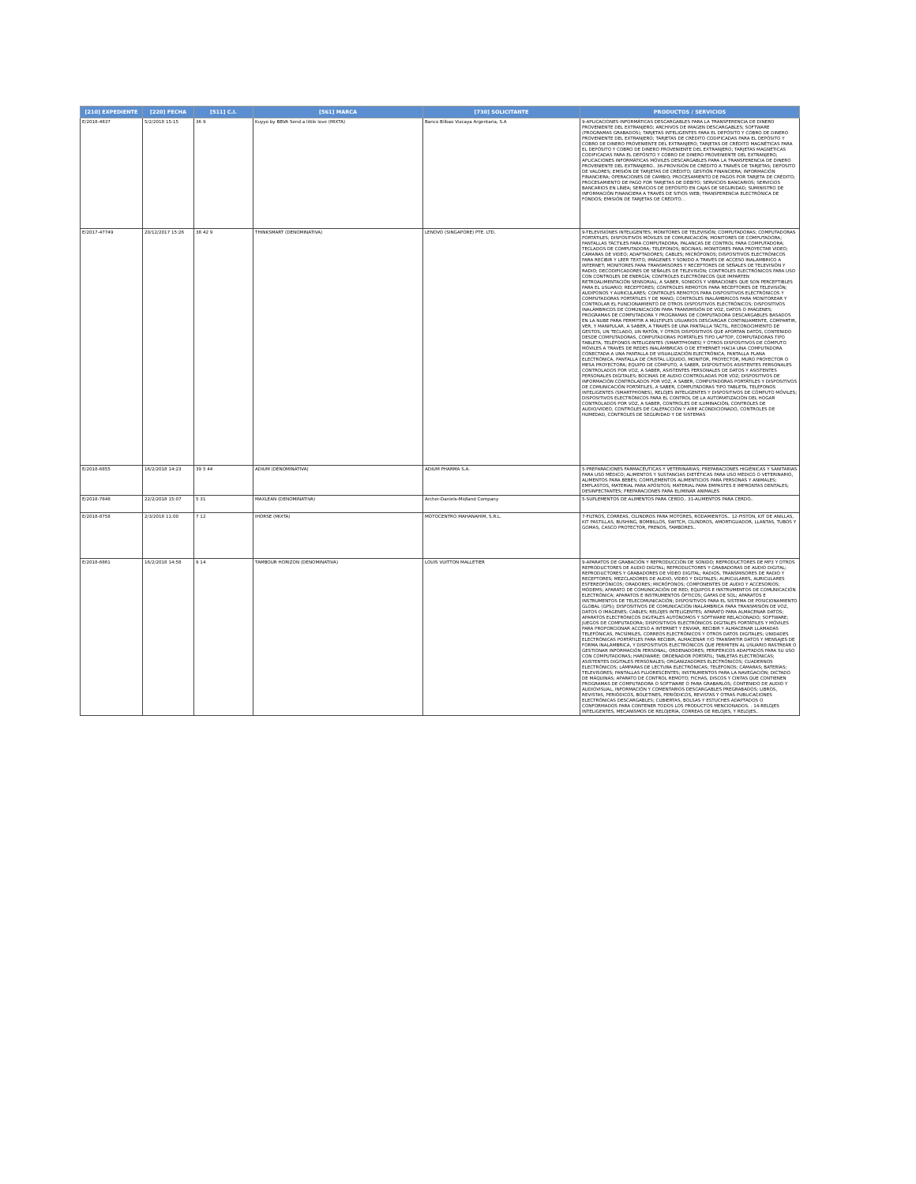| [210] EXPEDIENTE | [220] FECHA | [511] C.I. | [561] MARCA | [730] SOLICITANTE | PRODUCTOS / SERVICIOS |
| --- | --- | --- | --- | --- | --- |
| E/2018-4837 | 5/2/2018 15:15 | 36 9 | Kuyyo by BBVA Send a little love (MIXTA) | Banco Bilbao Vizcaya Argentaria, S.A | 9-APLICACIONES INFORMÁTICAS DESCARGABLES PARA LA TRANSFERENCIA DE DINERO PROVENIENTE DEL EXTRANJERO; ARCHIVOS DE IMAGEN DESCARGABLES; SOFTWARE (PROGRAMAS GRABADOS); TARJETAS INTELIGENTES PARA EL DEPÓSITO Y COBRO DE DINERO PROVENIENTE DEL EXTRANJERO; TARJETAS DE CRÉDITO CODIFICADAS PARA EL DEPÓSITO Y COBRO DE DINERO PROVENIENTE DEL EXTRANJERO; TARJETAS DE CRÉDITO MAGNÉTICAS PARA EL DEPÓSITO Y COBRO DE DINERO PROVENIENTE DEL EXTRANJERO; TARJETAS MAGNÉTICAS CODIFICADAS PARA EL DEPÓSITO Y COBRO DE DINERO PROVENIENTE DEL EXTRANJERO; APLICACIONES INFORMÁTICAS MÓVILES DESCARGABLES PARA LA TRANSFERENCIA DE DINERO PROVENIENTE DEL EXTRANJERO.. 36-PROVISIÓN DE CRÉDITO A TRAVÉS DE TARJETAS; DEPOSITO DE VALORES; EMISIÓN DE TARJETAS DE CRÉDITO; GESTIÓN FINANCIERA; INFORMACIÓN FINANCIERA; OPERACIONES DE CAMBIO; PROCESAMIENTO DE PAGOS POR TARJETA DE CRÉDITO; PROCESAMIENTO DE PAGO POR TARJETAS DE DÉBITO; SERVICIOS BANCARIOS; SERVICIOS BANCARIOS EN LÍNEA; SERVICIOS DE DEPÓSITO EN CAJAS DE SEGURIDAD; SUMINISTRO DE INFORMACIÓN FINANCIERA A TRAVÉS DE SITIOS WEB; TRANSFERENCIA ELECTRÓNICA DE FONDOS; EMISIÓN DE TARJETAS DE CRÉDITO. . |
| E/2017-47749 | 20/12/2017 15:26 | 38 42 9 | THINKSMART (DENOMINATIVA) | LENOVO (SINGAPORE) PTE. LTD. | 9-TELEVISIONES INTELIGENTES; MONITORES DE TELEVISIÓN; COMPUTADORAS; COMPUTADORAS PORTÁTILES; DISPOSITIVOS MÓVILES DE COMUNICACIÓN; MONITORES DE COMPUTADORA; PANTALLAS TÁCTILES PARA COMPUTADORA; PALANCAS DE CONTROL PARA COMPUTADORA; TECLADOS DE COMPUTADORA; TELÉFONOS; BOCINAS; MONITORES PARA PROYECTAR VIDEO; CÁMARAS DE VIDEO; ADAPTADORES; CABLES; MICRÓFONOS; DISPOSITIVOS ELECTRÓNICOS PARA RECIBIR Y LEER TEXTO, IMÁGENES Y SONIDO A TRAVÉS DE ACCESO INALÁMBRICO A INTERNET; MONITORES PARA TRANSMISORES Y RECEPTORES DE SEÑALES DE TELEVISIÓN Y RADIO; DECODIFICADORES DE SEÑALES DE TELEVISIÓN; CONTROLES ELECTRÓNICOS PARA USO CON CONTROLES DE ENERGÍA; CONTROLES ELECTRÓNICOS QUE IMPARTEN RETROALIMENTACIÓN SENSORIAL, A SABER, SONIDOS Y VIBRACIONES QUE SON PERCEPTIBLES PARA EL USUARIO; RECEPTORES; CONTROLES REMOTOS PARA RECEPTORES DE TELEVISIÓN; AUDÍFONOS Y AURICULARES; CONTROLES REMOTOS PARA DISPOSITIVOS ELECTRÓNICOS Y COMPUTADORAS PORTÁTILES Y DE MANO; CONTROLES INALÁMBRICOS PARA MONITOREAR Y CONTROLAR EL FUNCIONAMIENTO DE OTROS DISPOSITIVOS ELECTRÓNICOS; DISPOSITIVOS INALÁMBRICOS DE COMUNICACIÓN PARA TRANSMISIÓN DE VOZ, DATOS O IMÁGENES; PROGRAMAS DE COMPUTADORA Y PROGRAMAS DE COMPUTADORA DESCARGABLES BASADOS EN LA NUBE PARA PERMITIR A MÚLTIPLES USUARIOS DESCARGAR CONTINUAMENTE, COMPARTIR, VER, Y MANIPULAR, A SABER, A TRAVÉS DE UNA PANTALLA TÁCTIL, RECONOCIMIENTO DE GESTOS, UN TECLADO, UN RATÓN, Y OTROS DISPOSITIVOS QUE APORTAN DATOS, CONTENIDO DESDE COMPUTADORAS, COMPUTADORAS PORTÁTILES TIPO LAPTOP, COMPUTADORAS TIPO TABLETA, TELÉFONOS INTELIGENTES (SMARTPHONES) Y OTROS DISPOSITIVOS DE CÓMPUTO MÓVILES A TRAVÉS DE REDES INALÁMBRICAS O DE ETHERNET HACIA UNA COMPUTADORA CONECTADA A UNA PANTALLA DE VISUALIZACIÓN ELECTRÓNICA, PANTALLA PLANA ELECTRÓNICA, PANTALLA DE CRISTAL LÍQUIDO, MONITOR, PROYECTOR, MURO PROYECTOR O MESA PROYECTORA; EQUIPO DE CÓMPUTO, A SABER, DISPOSITIVOS ASISTENTES PERSONALES CONTROLADOS POR VOZ, A SABER, ASISTENTES PERSONALES DE DATOS Y ASISTENTES PERSONALES DIGITALES; BOCINAS DE AUDIO CONTROLADAS POR VOZ; DISPOSITIVOS DE INFORMACIÓN CONTROLADOS POR VOZ, A SABER, COMPUTADORAS PORTÁTILES Y DISPOSITIVOS DE COMUNICACIÓN PORTÁTILES, A SABER, COMPUTADORAS TIPO TABLETA, TELÉFONOS INTELIGENTES (SMARTPHONES), RELOJES INTELIGENTES Y DISPOSITIVOS DE CÓMPUTO MÓVILES; DISPOSITIVOS ELECTRÓNICOS PARA EL CONTROL DE LA AUTOMATIZACIÓN DEL HOGAR CONTROLADOS POR VOZ, A SABER, CONTROLES DE ILUMINACIÓN, CONTROLES DE AUDIO/VIDEO, CONTROLES DE CALEFACCIÓN Y AIRE ACONDICIONADO, CONTROLES DE HUMEDAD, CONTROLES DE SEGURIDAD Y DE SISTEMAS |
| E/2018-6855 | 16/2/2018 14:23 | 39 5 44 | ADIUM (DENOMINATIVA) | ADIUM PHARMA S.A. | 5-PREPARACIONES FARMACÉUTICAS Y VETERINARIAS; PREPARACIONES HIGIÉNICAS Y SANITARIAS PARA USO MÉDICO; ALIMENTOS Y SUSTANCIAS DIETÉTICAS PARA USO MÉDICO O VETERINARIO, ALIMENTOS PARA BEBÉS; COMPLEMENTOS ALIMENTICIOS PARA PERSONAS Y ANIMALES; EMPLASTOS, MATERIAL PARA APÓSITOS; MATERIAL PARA EMPASTES E IMPRONTAS DENTALES; DESINFECTANTES; PREPARACIONES PARA ELIMINAR ANIMALES |
| E/2018-7848 | 22/2/2018 15:07 | 5 31 | MAXLEAN (DENOMINATIVA) | Archer-Daniels-Midland Company | 5-SUPLEMENTOS DE ALIMENTOS PARA CERDO.. 31-ALIMENTOS PARA CERDO.. |
| E/2018-8758 | 2/3/2018 11:00 | 7 12 | IHORSE (MIXTA) | MOTOCENTRO MAHANAHIM, S.R.L. | 7-FILTROS, CORREAS, CILINDROS PARA MOTORES, RODAMIENTOS.. 12-PISTON, KIT DE ANILLAS, KIT PASTILLAS, BUSHING, BOMBILLOS, SWITCH, CILINDROS, AMORTIGUADOR, LLANTAS, TUBOS Y GOMAS, CASCO PROTECTOR, FRENOS, TAMBORES.. |
| E/2018-6861 | 16/2/2018 14:58 | 9 14 | TAMBOUR HORIZON (DENOMINATIVA) | LOUIS VUITTON MALLETIER | 9-APARATOS DE GRABACIÓN Y REPRODUCCIÓN DE SONIDO; REPRODUCTORES DE MP3 Y OTROS REPRODUCTORES DE AUDIO DIGITAL; REPRODUCTORES Y GRABADORAS DE AUDIO DIGITAL; REPRODUCTORES Y GRABADORES DE VÍDEO DIGITAL; RADIOS, TRANSMISORES DE RADIO Y RECEPTORES; MEZCLADORES DE AUDIO, VÍDEO Y DIGITALES; AURICULARES, AURICULARES ESTEREOFÓNICOS; ORADORES; MICRÓFONOS; COMPONENTES DE AUDIO Y ACCESORIOS; MÓDEMS; APARATO DE COMUNICACIÓN DE RED; EQUIPOS E INSTRUMENTOS DE COMUNICACIÓN ELECTRÓNICA; APARATOS E INSTRUMENTOS ÓPTICOS; GAFAS DE SOL; APARATOS E INSTRUMENTOS DE TELECOMUNICACIÓN; DISPOSITIVOS PARA EL SISTEMA DE POSICIONAMIENTO GLOBAL (GPS); DISPOSITIVOS DE COMUNICACIÓN INALÁMBRICA PARA TRANSMISIÓN DE VOZ, DATOS O IMÁGENES; CABLES; RELOJES INTELIGENTES; APARATO PARA ALMACENAR DATOS; APARATOS ELECTRÓNICOS DIGITALES AUTÓNOMOS Y SOFTWARE RELACIONADO; SOFTWARE; JUEGOS DE COMPUTADORA; DISPOSITIVOS ELECTRÓNICOS DIGITALES PORTÁTILES Y MÓVILES PARA PROPORCIONAR ACCESO A INTERNET Y ENVIAR, RECIBIR Y ALMACENAR LLAMADAS TELEFÓNICAS, FACSÍMILES, CORREOS ELECTRÓNICOS Y OTROS DATOS DIGITALES; UNIDADES ELECTRÓNICAS PORTÁTILES PARA RECIBIR, ALMACENAR Y/O TRANSMITIR DATOS Y MENSAJES DE FORMA INALÁMBRICA, Y DISPOSITIVOS ELECTRÓNICOS QUE PERMITEN AL USUARIO RASTREAR O GESTIONAR INFORMACIÓN PERSONAL; ORDENADORES; PERIFÉRICOS ADAPTADOS PARA SU USO CON COMPUTADORAS; HARDWARE; ORDENADOR PORTÁTIL; TABLETAS ELECTRÓNICAS; ASISTENTES DIGITALES PERSONALES; ORGANIZADORES ELECTRÓNICOS; CUADERNOS ELECTRÓNICOS; LÁMPARAS DE LECTURA ELECTRÓNICAS; TELÉFONOS; CÁMARAS; BATERÍAS; TELEVISORES; PANTALLAS FLUORESCENTES; INSTRUMENTOS PARA LA NAVEGACIÓN; DICTADO DE MÁQUINAS; APARATO DE CONTROL REMOTO; FICHAS, DISCOS Y CINTAS QUE CONTIENEN PROGRAMAS DE COMPUTADORA O SOFTWARE O PARA GRABARLOS; CONTENIDO DE AUDIO Y AUDIOVISUAL, INFORMACIÓN Y COMENTARIOS DESCARGABLES PREGRABADOS; LIBROS, REVISTAS, PERIÓDICOS, BOLETINES, PERIÓDICOS, REVISTAS Y OTRAS PUBLICACIONES ELECTRÓNICAS DESCARGABLES; CUBIERTAS, BOLSAS Y ESTUCHES ADAPTADOS O CONFORMADOS PARA CONTENER TODOS LOS PRODUCTOS MENCIONADOS. . 14-RELOJES INTELIGENTES, MECANISMOS DE RELOJERÍA, CORREAS DE RELOJES, Y RELOJES.. |